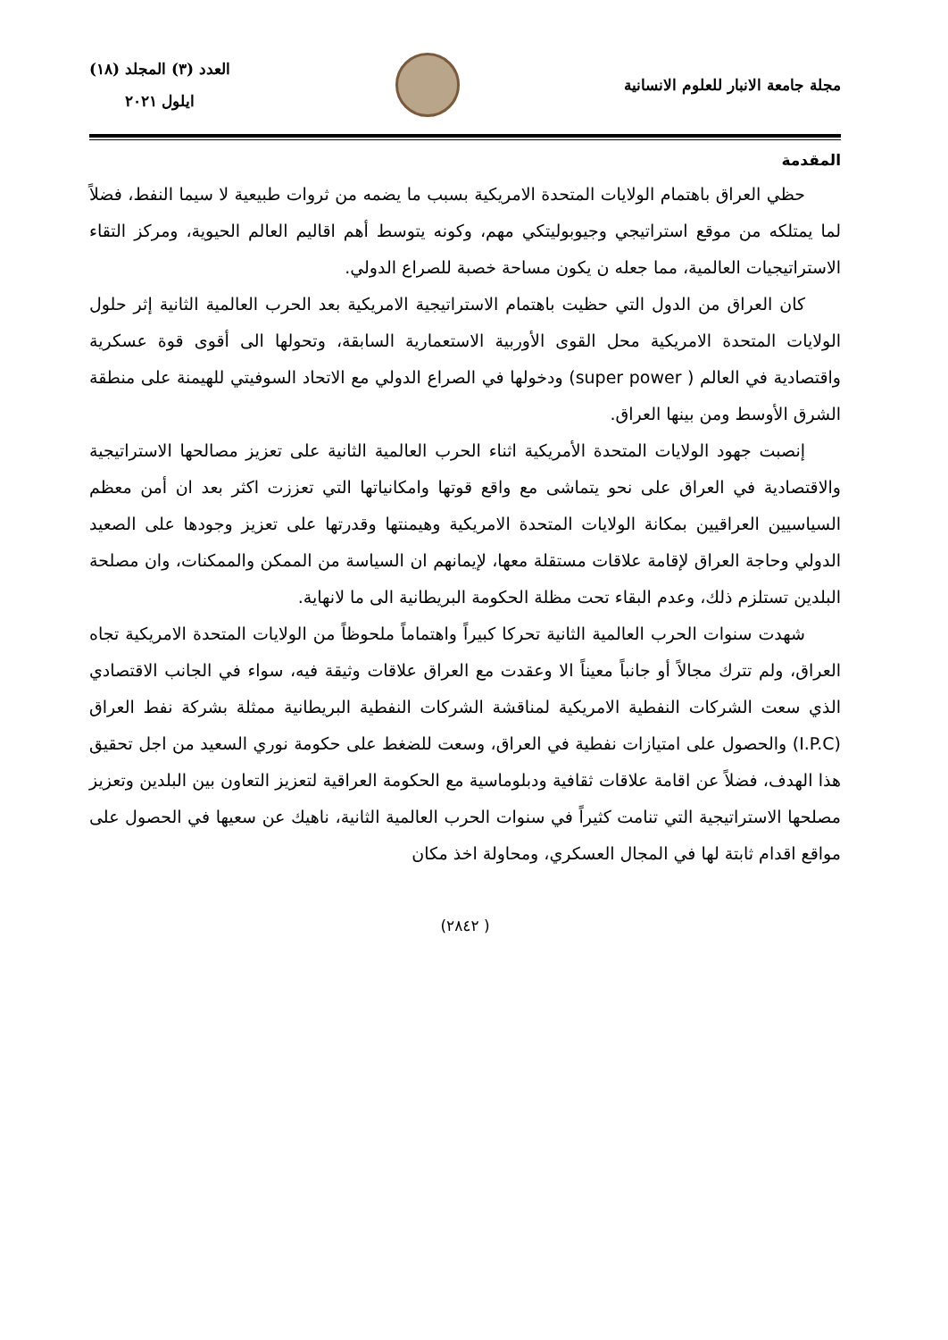مجلة جامعة الانبار للعلوم الانسانية
العدد (٣) المجلد (١٨)
ايلول ٢٠٢١
المقدمة
حظي العراق باهتمام الولايات المتحدة الامريكية بسبب ما يضمه من ثروات طبيعية لا سيما النفط، فضلاً لما يمتلكه من موقع استراتيجي وجيوبوليتكي مهم، وكونه يتوسط أهم اقاليم العالم الحيوية، ومركز التقاء الاستراتيجيات العالمية، مما جعله ن يكون مساحة خصبة للصراع الدولي.
كان العراق من الدول التي حظيت باهتمام الاستراتيجية الامريكية بعد الحرب العالمية الثانية إثر حلول الولايات المتحدة الامريكية محل القوى الأوربية الاستعمارية السابقة، وتحولها الى أقوى قوة عسكرية واقتصادية في العالم ( super power) ودخولها في الصراع الدولي مع الاتحاد السوفيتي للهيمنة على منطقة الشرق الأوسط ومن بينها العراق.
إنصبت جهود الولايات المتحدة الأمريكية اثناء الحرب العالمية الثانية على تعزيز مصالحها الاستراتيجية والاقتصادية في العراق على نحو يتماشى مع واقع قوتها وامكانياتها التي تعززت اكثر بعد ان أمن معظم السياسيين العراقيين بمكانة الولايات المتحدة الامريكية وهيمنتها وقدرتها على تعزيز وجودها على الصعيد الدولي وحاجة العراق لإقامة علاقات مستقلة معها، لإيمانهم ان السياسة من الممكن والممكنات، وان مصلحة البلدين تستلزم ذلك، وعدم البقاء تحت مظلة الحكومة البريطانية الى ما لانهاية.
شهدت سنوات الحرب العالمية الثانية تحركا كبيراً واهتماماً ملحوظاً من الولايات المتحدة الامريكية تجاه العراق، ولم تترك مجالاً أو جانباً معيناً الا وعقدت مع العراق علاقات وثيقة فيه، سواء في الجانب الاقتصادي الذي سعت الشركات النفطية الامريكية لمناقشة الشركات النفطية البريطانية ممثلة بشركة نفط العراق (I.P.C) والحصول على امتيازات نفطية في العراق، وسعت للضغط على حكومة نوري السعيد من اجل تحقيق هذا الهدف، فضلاً عن اقامة علاقات ثقافية ودبلوماسية مع الحكومة العراقية لتعزيز التعاون بين البلدين وتعزيز مصلحها الاستراتيجية التي تنامت كثيراً في سنوات الحرب العالمية الثانية، ناهيك عن سعيها في الحصول على مواقع اقدام ثابتة لها في المجال العسكري، ومحاولة اخذ مكان
( ٢٨٤٢)